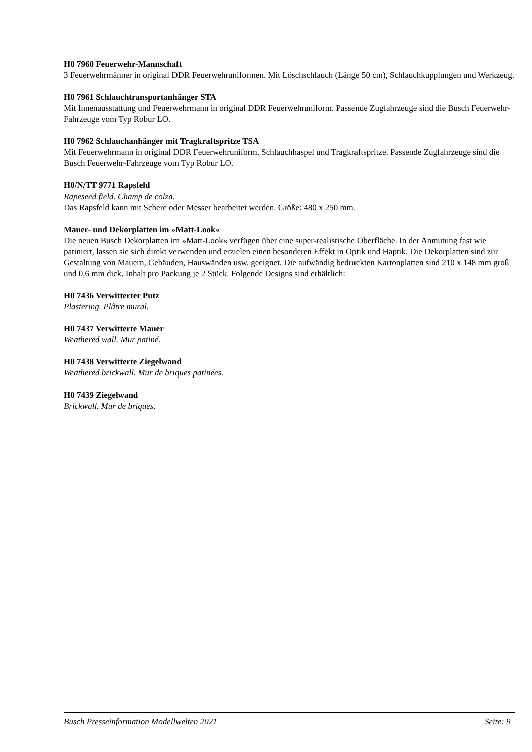H0 7960 Feuerwehr-Mannschaft
3 Feuerwehrmänner in original DDR Feuerwehruniformen. Mit Löschschlauch (Länge 50 cm), Schlauchkupplungen und Werkzeug.
H0 7961 Schlauchtransportanhänger STA
Mit Innenausstattung und Feuerwehrmann in original DDR Feuerwehruniform. Passende Zugfahrzeuge sind die Busch Feuerwehr-Fahrzeuge vom Typ Robur LO.
H0 7962 Schlauchanhänger mit Tragkraftspritze TSA
Mit Feuerwehrmann in original DDR Feuerwehruniform, Schlauchhaspel und Tragkraftspritze. Passende Zugfahrzeuge sind die Busch Feuerwehr-Fahrzeuge vom Typ Robur LO.
H0/N/TT 9771 Rapsfeld
Rapeseed field. Champ de colza.
Das Rapsfeld kann mit Schere oder Messer bearbeitet werden. Größe: 480 x 250 mm.
Mauer- und Dekorplatten im »Matt-Look«
Die neuen Busch Dekorplatten im »Matt-Look« verfügen über eine super-realistische Oberfläche. In der Anmutung fast wie patiniert, lassen sie sich direkt verwenden und erzielen einen besonderen Effekt in Optik und Haptik. Die Dekorplatten sind zur Gestaltung von Mauern, Gebäuden, Hauswänden usw. geeignet. Die aufwändig bedruckten Kartonplatten sind 210 x 148 mm groß und 0,6 mm dick. Inhalt pro Packung je 2 Stück. Folgende Designs sind erhältlich:
H0 7436 Verwitterter Putz
Plastering. Plâtre mural.
H0 7437 Verwitterte Mauer
Weathered wall. Mur patiné.
H0 7438 Verwitterte Ziegelwand
Weathered brickwall. Mur de briques patinées.
H0 7439 Ziegelwand
Brickwall. Mur de briques.
Busch Presseinformation Modellwelten 2021 Seite: 9